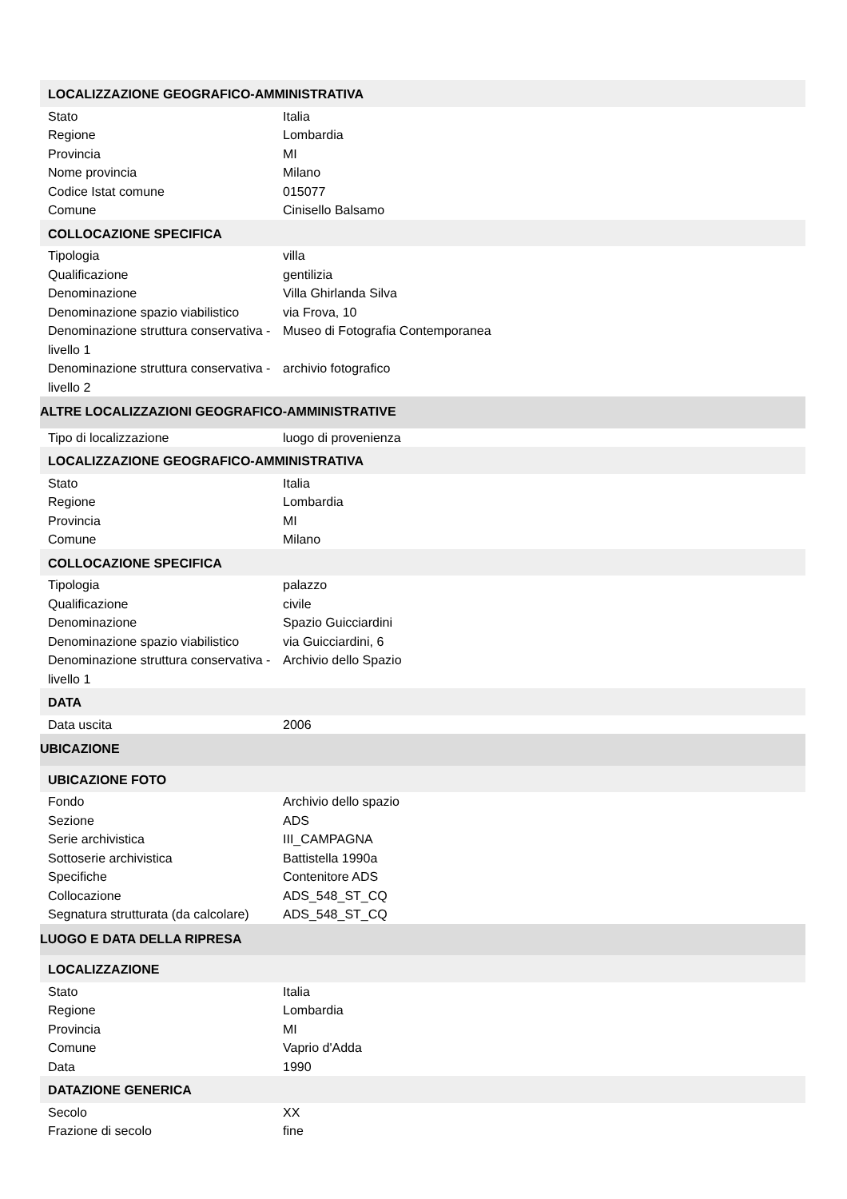| LOCALIZZAZIONE GEOGRAFICO-AMMINISTRATIVA | |
| Stato | Italia |
| Regione | Lombardia |
| Provincia | MI |
| Nome provincia | Milano |
| Codice Istat comune | 015077 |
| Comune | Cinisello Balsamo |
| COLLOCAZIONE SPECIFICA | |
| Tipologia | villa |
| Qualificazione | gentilizia |
| Denominazione | Villa Ghirlanda Silva |
| Denominazione spazio viabilistico | via Frova, 10 |
| Denominazione struttura conservativa - livello 1 | Museo di Fotografia Contemporanea |
| Denominazione struttura conservativa - livello 2 | archivio fotografico |
| ALTRE LOCALIZZAZIONI GEOGRAFICO-AMMINISTRATIVE | |
| Tipo di localizzazione | luogo di provenienza |
| LOCALIZZAZIONE GEOGRAFICO-AMMINISTRATIVA | |
| Stato | Italia |
| Regione | Lombardia |
| Provincia | MI |
| Comune | Milano |
| COLLOCAZIONE SPECIFICA | |
| Tipologia | palazzo |
| Qualificazione | civile |
| Denominazione | Spazio Guicciardini |
| Denominazione spazio viabilistico | via Guicciardini, 6 |
| Denominazione struttura conservativa - livello 1 | Archivio dello Spazio |
| DATA | |
| Data uscita | 2006 |
| UBICAZIONE | |
| UBICAZIONE FOTO | |
| Fondo | Archivio dello spazio |
| Sezione | ADS |
| Serie archivistica | III_CAMPAGNA |
| Sottoserie archivistica | Battistella 1990a |
| Specifiche | Contenitore ADS |
| Collocazione | ADS_548_ST_CQ |
| Segnatura strutturata (da calcolare) | ADS_548_ST_CQ |
| LUOGO E DATA DELLA RIPRESA | |
| LOCALIZZAZIONE | |
| Stato | Italia |
| Regione | Lombardia |
| Provincia | MI |
| Comune | Vaprio d'Adda |
| Data | 1990 |
| DATAZIONE GENERICA | |
| Secolo | XX |
| Frazione di secolo | fine |